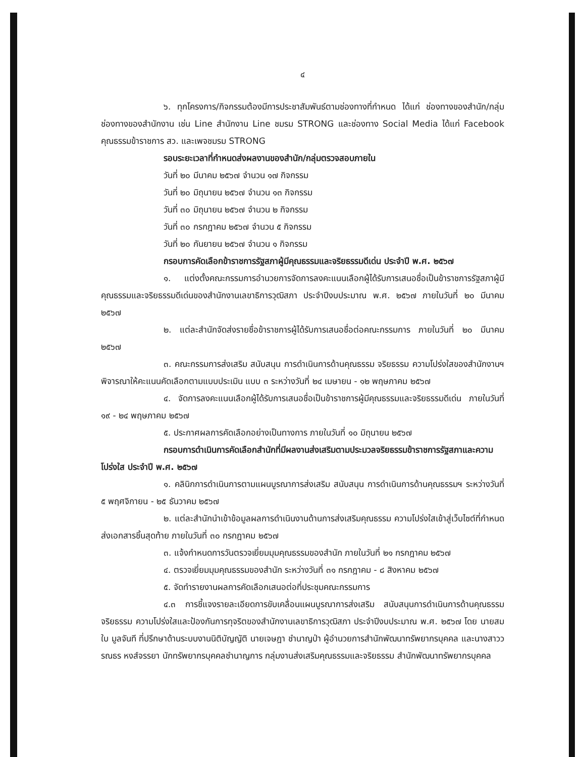๔
๖. ทุกโครงการ/กิจกรรมต้องมีการประชาสัมพันธ์ตามช่องทางที่กำหนด ได้แก่ ช่องทางของสำนัก/กลุ่ม ช่องทางของสำนักงาน เช่น Line สำนักงาน Line ชมรม STRONG และช่องทาง Social Media ได้แก่ Facebook คุณธรรมข้าราชการ สว. และเพจชมรม STRONG
รอบระยะเวลาที่กำหนดส่งผลงานของสำนัก/กลุ่มตรวจสอบภายใน
วันที่ ๒๐ มีนาคม ๒๕๖๗ จำนวน ๑๗ กิจกรรม
วันที่ ๒๐ มิถุนายน ๒๕๖๗ จำนวน ๑๓ กิจกรรม
วันที่ ๓๐ มิถุนายน ๒๕๖๗ จำนวน ๒ กิจกรรม
วันที่ ๓๐ กรกฎาคม ๒๕๖๗ จำนวน ๕ กิจกรรม
วันที่ ๒๐ กันยายน ๒๕๖๗ จำนวน ๑ กิจกรรม
กรอบการคัดเลือกข้าราชการรัฐสภาผู้มีคุณธรรมและจริยธรรมดีเด่น ประจำปี พ.ศ. ๒๕๖๗
๑. แต่งตั้งคณะกรรมการอำนวยการจัดการลงคะแนนเลือกผู้ได้รับการเสนอชื่อเป็นข้าราชการรัฐสภาผู้มีคุณธรรมและจริยธรรมดีเด่นของสำนักงานเลขาธิการวุฒิสภา ประจำปีงบประมาณ พ.ศ. ๒๕๖๗ ภายในวันที่ ๒๐ มีนาคม ๒๕๖๗
๒. แต่ละสำนักจัดส่งรายชื่อข้าราชการผู้ได้รับการเสนอชื่อต่อคณะกรรมการ ภายในวันที่ ๒๐ มีนาคม ๒๕๖๗
๓. คณะกรรมการส่งเสริม สนับสนุน การดำเนินการด้านคุณธรรม จริยธรรม ความโปร่งใสของสำนักงานฯ พิจารณาให้คะแนนคัดเลือกตามแบบประเมิน แบบ ๓ ระหว่างวันที่ ๒๔ เมษายน - ๑๒ พฤษภาคม ๒๕๖๗
๔. จัดการลงคะแนนเลือกผู้ได้รับการเสนอชื่อเป็นข้าราชการผู้มีคุณธรรมและจริยธรรมดีเด่น ภายในวันที่ ๑๙ - ๒๔ พฤษภาคม ๒๕๖๗
๕. ประกาศผลการคัดเลือกอย่างเป็นทางการ ภายในวันที่ ๑๐ มิถุนายน ๒๕๖๗
กรอบการดำเนินการคัดเลือกสำนักที่มีผลงานส่งเสริมตามประมวลจริยธรรมข้าราชการรัฐสภาและความโปร่งใส ประจำปี พ.ศ. ๒๕๖๗
๑. คลินิกการดำเนินการตามแผนบูรณาการส่งเสริม สนับสนุน การดำเนินการด้านคุณธรรมฯ ระหว่างวันที่ ๕ พฤศจิกายน - ๒๕ ธันวาคม ๒๕๖๗
๒. แต่ละสำนักนำเข้าข้อมูลผลการดำเนินงานด้านการส่งเสริมคุณธรรม ความโปร่งใสเข้าสู่เว็บไซต์ที่กำหนด ส่งเอกสารชิ้นสุดท้าย ภายในวันที่ ๓๐ กรกฎาคม ๒๕๖๗
๓. แจ้งกำหนดการวันตรวจเยี่ยมมุมคุณธรรมของสำนัก ภายในวันที่ ๒๑ กรกฎาคม ๒๕๖๗
๔. ตรวจเยี่ยมมุมคุณธรรมของสำนัก ระหว่างวันที่ ๓๑ กรกฎาคม - ๘ สิงหาคม ๒๕๖๗
๕. จัดทำรายงานผลการคัดเลือกเสนอต่อที่ประชุมคณะกรรมการ
๔.๓ การชี้แจงรายละเอียดการขับเคลื่อนแผนบูรณาการส่งเสริม สนับสนุนการดำเนินการด้านคุณธรรม จริยธรรม ความโปร่งใสและป้องกันการทุจริตของสำนักงานเลขาธิการวุฒิสภา ประจำปีงบประมาณ พ.ศ. ๒๕๖๗ โดย นายสมใบ มูลจันที ที่ปรึกษาด้านระบบงานนิติบัญญัติ นายเจษฎา ชำนาญป่า ผู้อำนวยการสำนักพัฒนาทรัพยากรบุคคล และนางสาววรณธร หงส์จรรยา นักทรัพยากรบุคคลชำนาญการ กลุ่มงานส่งเสริมคุณธรรมและจริยธรรม สำนักพัฒนาทรัพยากรบุคคล